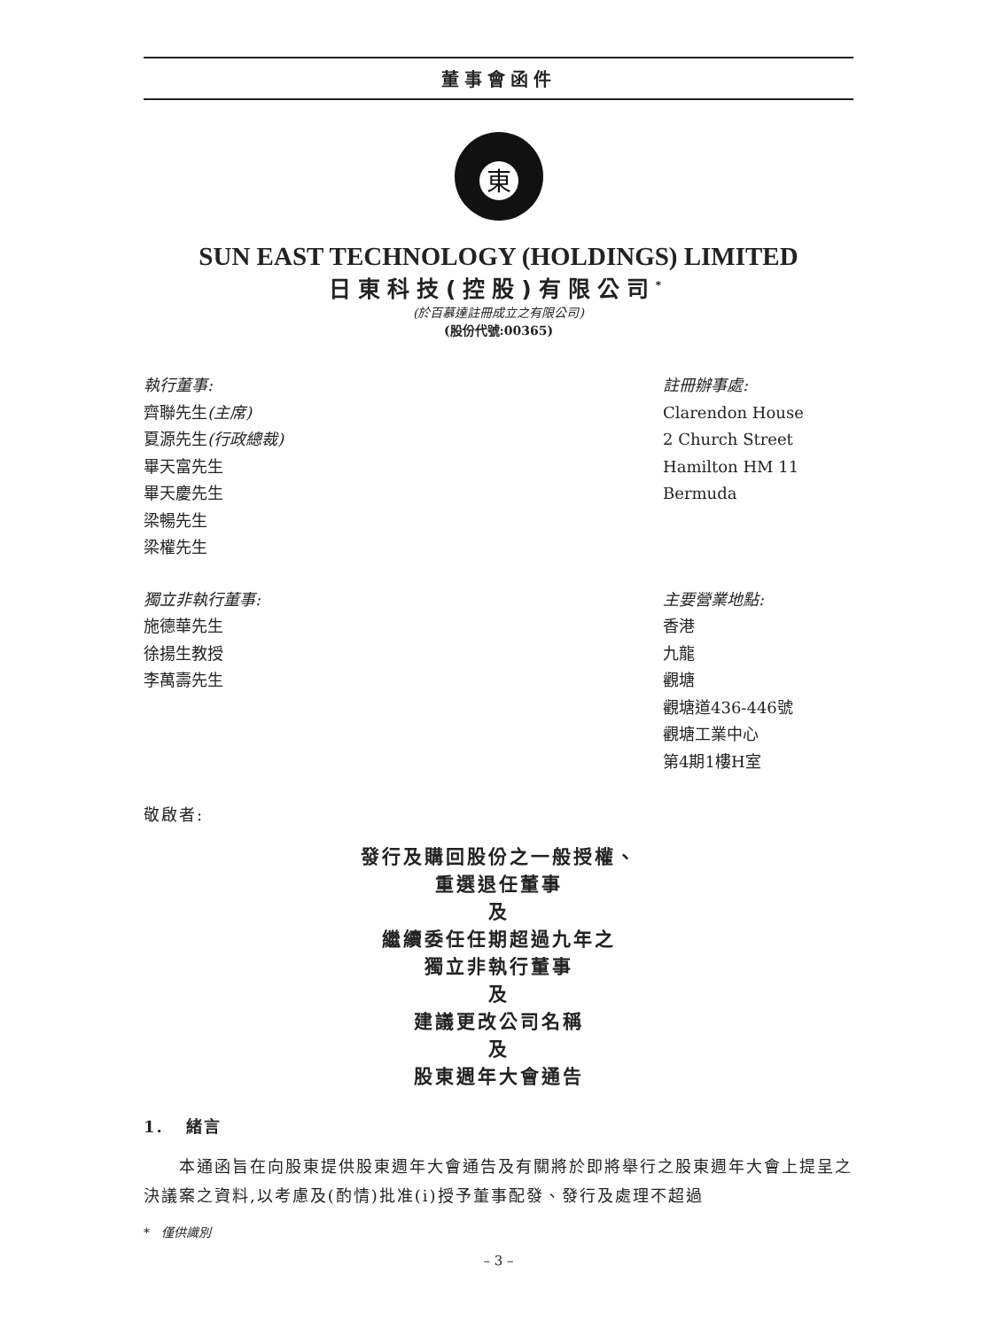董事會函件
東
SUN EAST TECHNOLOGY (HOLDINGS) LIMITED
日東科技(控股)有限公司<sup>*</sup>
(於百慕達註冊成立之有限公司)
(股份代號:00365)
執行董事:
齊聯先生(主席)
夏源先生(行政總裁)
畢天富先生
畢天慶先生
梁暢先生
梁權先生
註冊辦事處:
Clarendon House
2 Church Street
Hamilton HM 11
Bermuda
獨立非執行董事:
施德華先生
徐揚生教授
李萬壽先生
主要營業地點:
香港
九龍
觀塘
觀塘道436-446號
觀塘工業中心
第4期1樓H室
敬啟者:
發行及購回股份之一般授權、
重選退任董事
及
繼續委任任期超過九年之
獨立非執行董事
及
建議更改公司名稱
及
股東週年大會通告
1. 緒言
本通函旨在向股東提供股東週年大會通告及有關將於即將舉行之股東週年大會上提呈之決議案之資料,以考慮及(酌情)批准(i)授予董事配發、發行及處理不超過
* 僅供識別
– 3 –